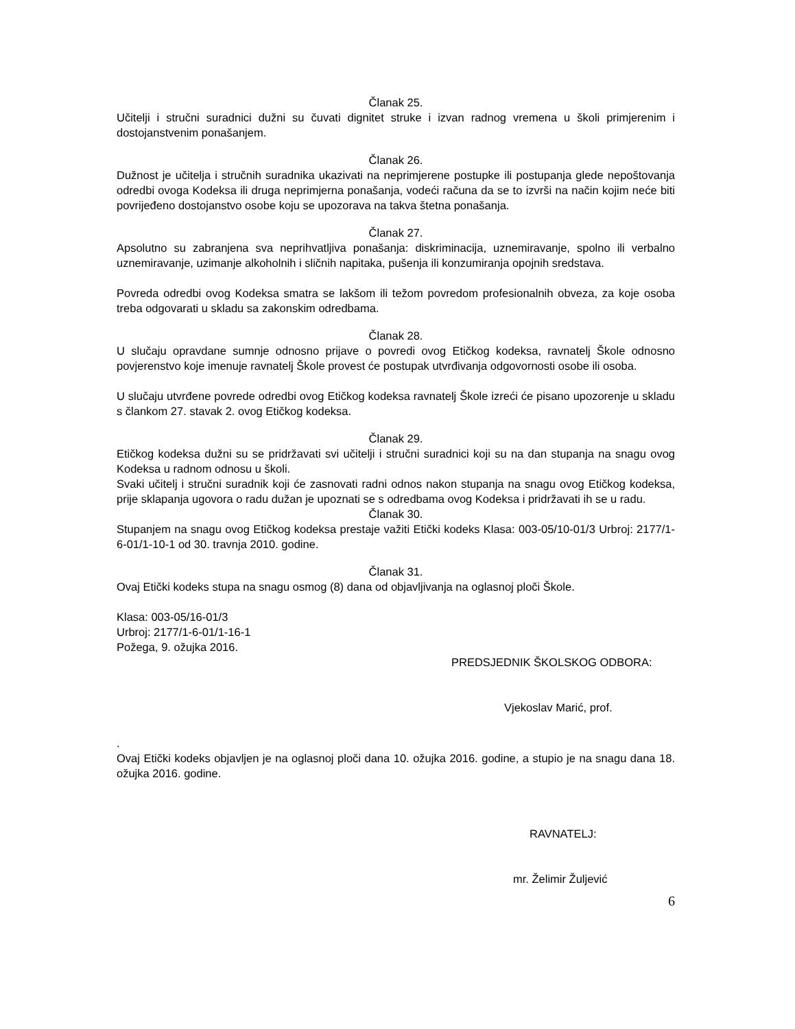Članak 25.
Učitelji i stručni suradnici dužni su čuvati dignitet struke i izvan radnog vremena u školi primjerenim i dostojanstvenim ponašanjem.
Članak 26.
Dužnost je učitelja i stručnih suradnika ukazivati na neprimjerene postupke ili postupanja glede nepoštovanja odredbi ovoga Kodeksa ili druga neprimjerna ponašanja, vodeći računa da se to izvrši na način kojim neće biti povrijeđeno dostojanstvo osobe koju se upozorava na takva štetna ponašanja.
Članak 27.
Apsolutno su zabranjena sva neprihvatljiva ponašanja: diskriminacija, uznemiravanje, spolno ili verbalno uznemiravanje, uzimanje alkoholnih i sličnih napitaka, pušenja ili konzumiranja opojnih sredstava.
Povreda odredbi ovog Kodeksa smatra se lakšom ili težom povredom profesionalnih obveza, za koje osoba treba odgovarati u skladu sa zakonskim odredbama.
Članak 28.
U slučaju opravdane sumnje odnosno prijave o povredi ovog Etičkog kodeksa, ravnatelj Škole odnosno povjerenstvo koje imenuje ravnatelj Škole provest će postupak utvrđivanja odgovornosti osobe ili osoba.
U slučaju utvrđene povrede odredbi ovog Etičkog kodeksa ravnatelj Škole izreći će pisano upozorenje u skladu s člankom 27. stavak 2. ovog Etičkog kodeksa.
Članak 29.
Etičkog kodeksa dužni su se pridržavati svi učitelji i stručni suradnici koji su na dan stupanja na snagu ovog Kodeksa u radnom odnosu u školi.
Svaki učitelj i stručni suradnik koji će zasnovati radni odnos nakon stupanja na snagu ovog Etičkog kodeksa, prije sklapanja ugovora o radu dužan je upoznati se s odredbama ovog Kodeksa i pridržavati ih se u radu.
Članak 30.
Stupanjem na snagu ovog Etičkog kodeksa prestaje važiti Etički kodeks Klasa: 003-05/10-01/3 Urbroj: 2177/1-6-01/1-10-1 od 30. travnja 2010. godine.
Članak 31.
Ovaj Etički kodeks stupa na snagu osmog (8) dana od objavljivanja na oglasnoj ploči Škole.
Klasa: 003-05/16-01/3
Urbroj: 2177/1-6-01/1-16-1
Požega, 9. ožujka 2016.
PREDSJEDNIK ŠKOLSKOG ODBORA:
Vjekoslav Marić, prof.
.
Ovaj Etički kodeks objavljen je na oglasnoj ploči dana 10. ožujka 2016. godine, a stupio je na snagu dana 18. ožujka 2016. godine.
RAVNATELJ:
mr. Želimir Žuljević
6